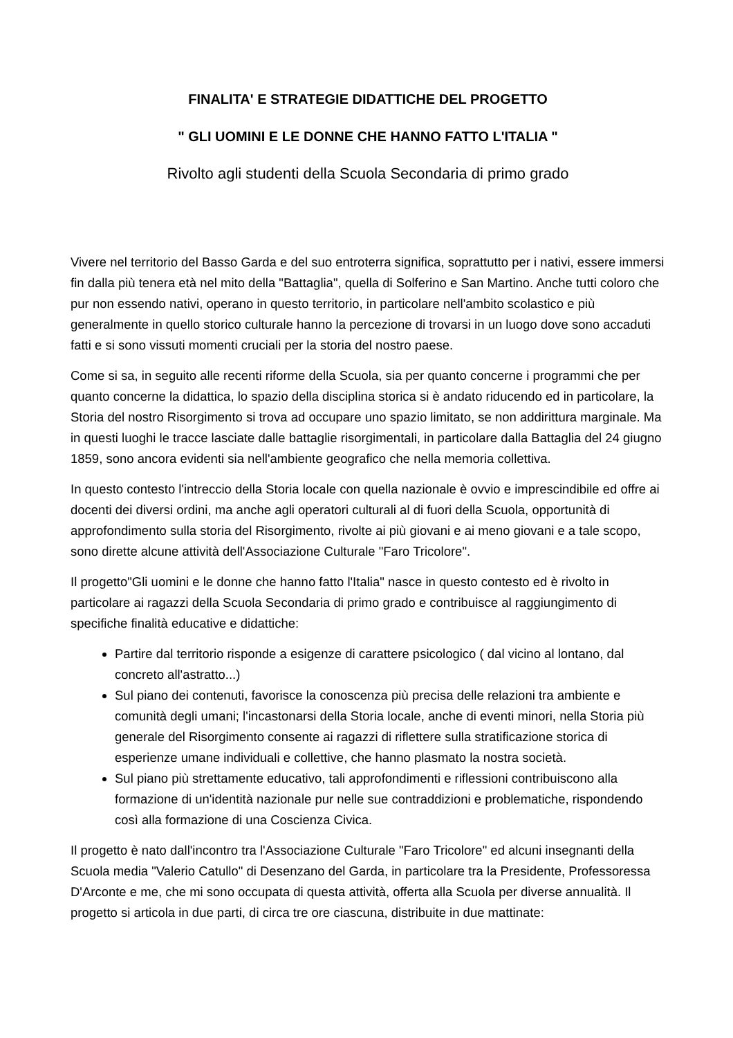FINALITA' E STRATEGIE DIDATTICHE DEL PROGETTO
" GLI UOMINI E LE DONNE CHE HANNO FATTO L'ITALIA "
Rivolto agli studenti della Scuola Secondaria di primo grado
Vivere nel territorio del Basso Garda e del suo entroterra significa, soprattutto per i nativi, essere immersi fin dalla più tenera età nel mito della "Battaglia", quella di Solferino e San Martino. Anche tutti coloro che pur non essendo nativi, operano in questo territorio, in particolare nell'ambito scolastico e più generalmente in quello storico culturale hanno la percezione di trovarsi in un luogo dove sono accaduti fatti e si sono vissuti momenti cruciali per la storia del nostro paese.
Come si sa, in seguito alle recenti riforme della Scuola, sia per quanto concerne i programmi che per quanto concerne la didattica, lo spazio della disciplina storica si è andato riducendo ed in particolare, la Storia del nostro Risorgimento si trova ad occupare uno spazio limitato, se non addirittura marginale. Ma in questi luoghi le tracce lasciate dalle battaglie risorgimentali, in particolare dalla Battaglia del 24 giugno 1859, sono ancora evidenti sia nell'ambiente geografico che nella memoria collettiva.
In questo contesto l'intreccio della Storia locale con quella nazionale è ovvio e imprescindibile ed offre ai docenti dei diversi ordini, ma anche agli operatori culturali al di fuori della Scuola, opportunità di approfondimento sulla storia del Risorgimento, rivolte ai più giovani e ai meno giovani e a tale scopo, sono dirette alcune attività dell'Associazione Culturale "Faro Tricolore".
Il progetto"Gli uomini e le donne che hanno fatto l'Italia" nasce in questo contesto ed è rivolto in particolare ai ragazzi della Scuola Secondaria di primo grado e contribuisce al raggiungimento di specifiche finalità educative e didattiche:
Partire dal territorio risponde a esigenze di carattere psicologico ( dal vicino al lontano, dal concreto all'astratto...)
Sul piano dei contenuti, favorisce la conoscenza più precisa delle relazioni tra ambiente e comunità degli umani; l'incastonarsi della Storia locale, anche di eventi minori, nella Storia più generale del Risorgimento consente ai ragazzi di riflettere sulla stratificazione storica di esperienze umane individuali e collettive, che hanno plasmato la nostra società.
Sul piano più strettamente educativo, tali approfondimenti e riflessioni contribuiscono alla formazione di un'identità nazionale pur nelle sue contraddizioni e problematiche, rispondendo così alla formazione di una Coscienza Civica.
Il progetto è nato dall'incontro tra l'Associazione Culturale "Faro Tricolore" ed alcuni insegnanti della Scuola media "Valerio Catullo" di Desenzano del Garda, in particolare tra la Presidente, Professoressa D'Arconte e me, che mi sono occupata di questa attività, offerta alla Scuola per diverse annualità. Il progetto si articola in due parti, di circa tre ore ciascuna, distribuite in due mattinate: